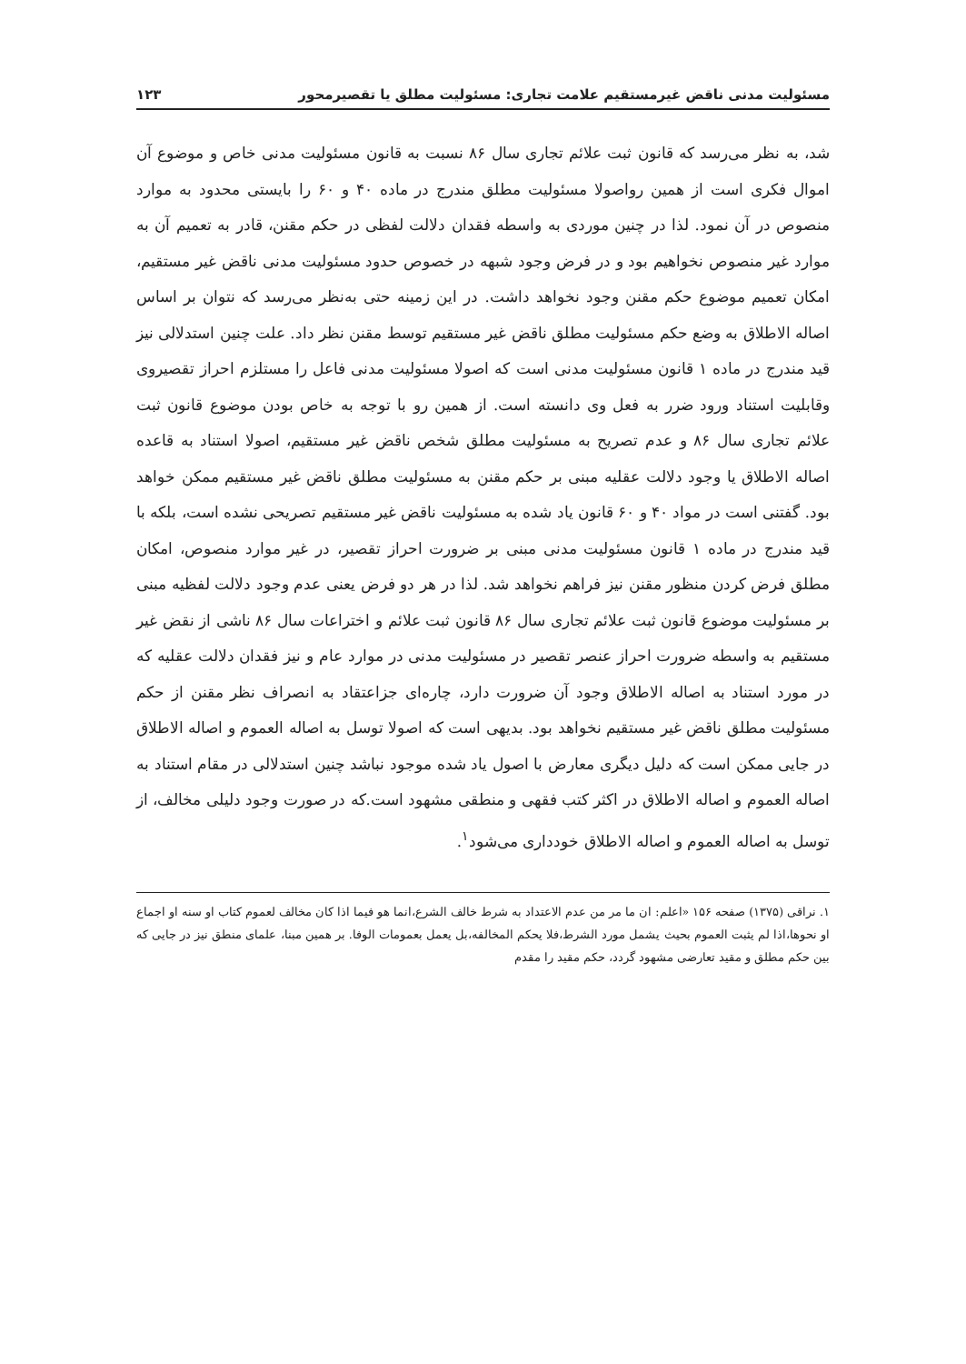مسئولیت مدنی ناقض غیرمستقیم علامت تجاری: مسئولیت مطلق یا تقصیرمحور ۱۲۳
شد، به نظر می‌رسد که قانون ثبت علائم تجاری سال ۸۶ نسبت به قانون مسئولیت مدنی خاص و موضوع آن اموال فکری است از همین رواصولا مسئولیت مطلق مندرج در ماده ۴۰ و ۶۰ را بایستی محدود به موارد منصوص در آن نمود. لذا در چنین موردی به واسطه فقدان دلالت لفظی در حکم مقنن، قادر به تعمیم آن به موارد غیر منصوص نخواهیم بود و در فرض وجود شبهه در خصوص حدود مسئولیت مدنی ناقض غیر مستقیم، امکان تعمیم موضوع حکم مقنن وجود نخواهد داشت. در این زمینه حتی به‌نظر می‌رسد که نتوان بر اساس اصاله الاطلاق به وضع حکم مسئولیت مطلق ناقض غیر مستقیم توسط مقنن نظر داد. علت چنین استدلالی نیز قید مندرج در ماده ۱ قانون مسئولیت مدنی است که اصولا مسئولیت مدنی فاعل را مستلزم احراز تقصیروی وقابلیت استناد ورود ضرر به فعل وی دانسته است. از همین رو با توجه به خاص بودن موضوع قانون ثبت علائم تجاری سال ۸۶ و عدم تصریح به مسئولیت مطلق شخص ناقض غیر مستقیم، اصولا استناد به قاعده اصاله الاطلاق یا وجود دلالت عقلیه مبنی بر حکم مقنن به مسئولیت مطلق ناقض غیر مستقیم ممکن خواهد بود. گفتنی است در مواد ۴۰ و ۶۰ قانون یاد شده به مسئولیت ناقض غیر مستقیم تصریحی نشده است، بلکه با قید مندرج در ماده ۱ قانون مسئولیت مدنی مبنی بر ضرورت احراز تقصیر، در غیر موارد منصوص، امکان مطلق فرض کردن منظور مقنن نیز فراهم نخواهد شد. لذا در هر دو فرض یعنی عدم وجود دلالت لفظیه مبنی بر مسئولیت موضوع قانون ثبت علائم تجاری سال ۸۶ قانون ثبت علائم و اختراعات سال ۸۶ ناشی از نقض غیر مستقیم به واسطه ضرورت احراز عنصر تقصیر در مسئولیت مدنی در موارد عام و نیز فقدان دلالت عقلیه که در مورد استناد به اصاله الاطلاق وجود آن ضرورت دارد، چاره‌ای جزاعتقاد به انصراف نظر مقنن از حکم مسئولیت مطلق ناقض غیر مستقیم نخواهد بود. بدیهی است که اصولا توسل به اصاله العموم و اصاله الاطلاق در جایی ممکن است که دلیل دیگری معارض با اصول یاد شده موجود نباشد چنین استدلالی در مقام استناد به اصاله العموم و اصاله الاطلاق در اکثر کتب فقهی و منطقی مشهود است.که در صورت وجود دلیلی مخالف، از توسل به اصاله العموم و اصاله الاطلاق خودداری می‌شود<sup>۱</sup>.
۱. نراقی (۱۳۷۵) صفحه ۱۵۶ «اعلم: ان ما مر من عدم الاعتداد به شرط خالف الشرع،انما هو فیما اذا کان مخالف لعموم کتاب او سنه او اجماع او نحوها،اذا لم یثبت العموم بحیث یشمل مورد الشرط،فلا یحکم المخالفه،بل یعمل بعمومات الوفا. بر همین مبنا، علمای منطق نیز در جایی که بین حکم مطلق و مقید تعارضی مشهود گردد، حکم مقید را مقدم